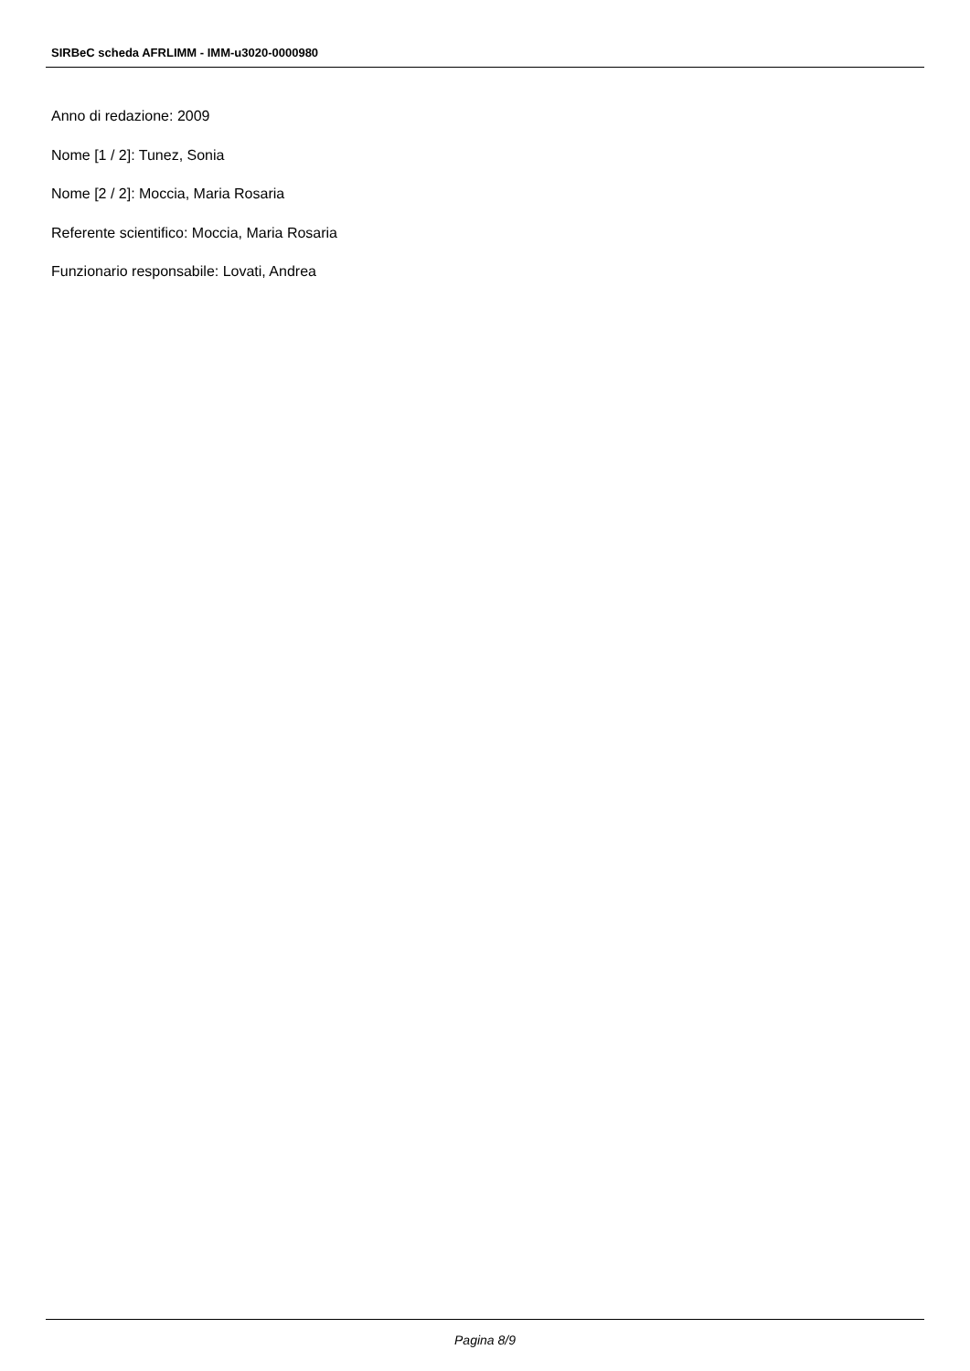SIRBeC scheda AFRLIMM - IMM-u3020-0000980
Anno di redazione: 2009
Nome [1 / 2]: Tunez, Sonia
Nome [2 / 2]: Moccia, Maria Rosaria
Referente scientifico: Moccia, Maria Rosaria
Funzionario responsabile: Lovati, Andrea
Pagina 8/9